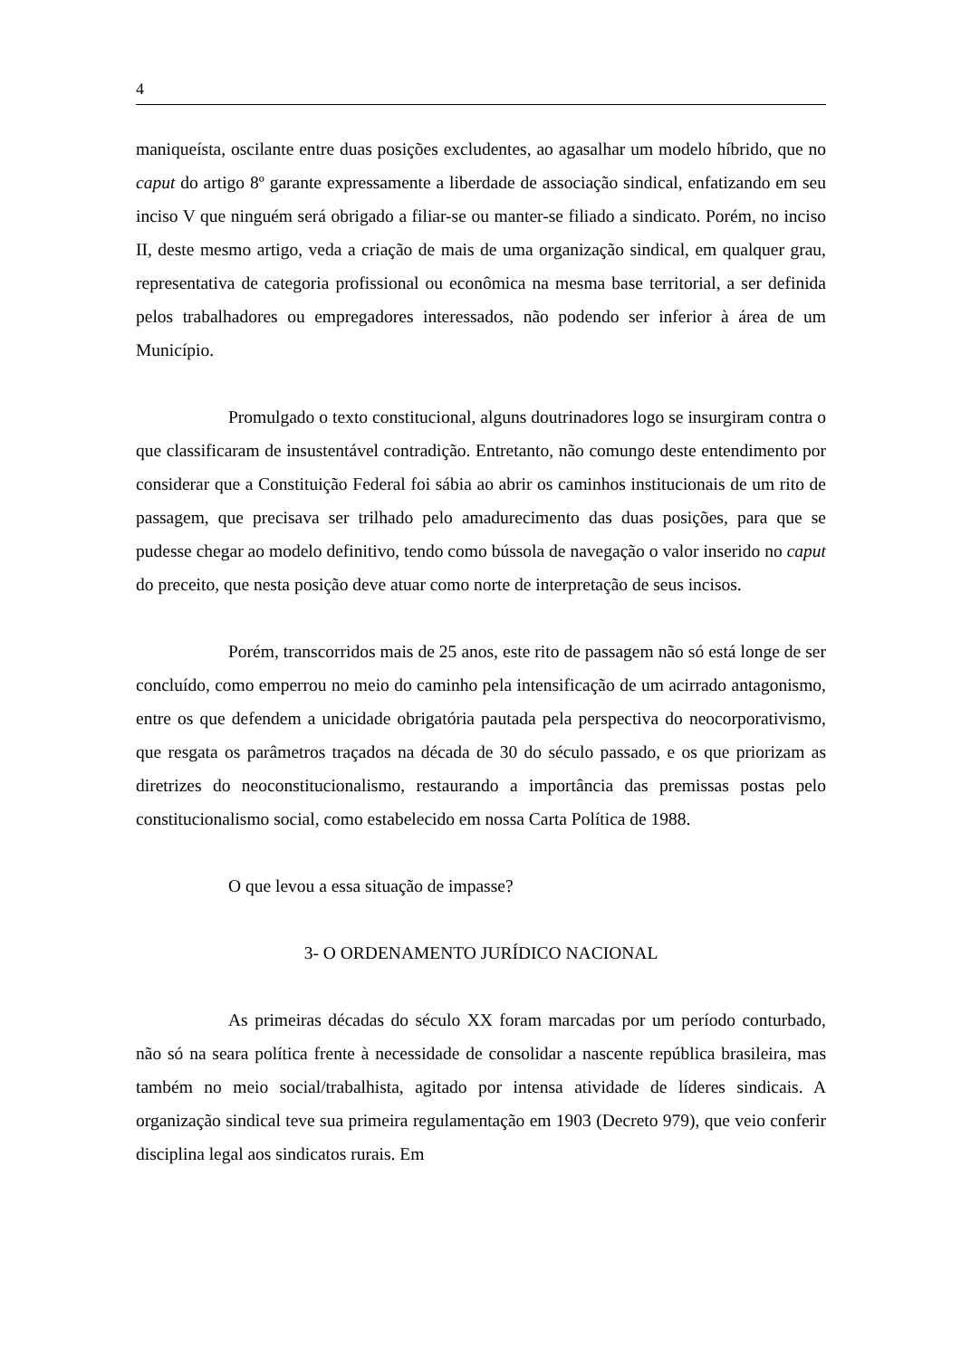4
maniqueísta, oscilante entre duas posições excludentes, ao agasalhar um modelo híbrido, que no caput do artigo 8º garante expressamente a liberdade de associação sindical, enfatizando em seu inciso V que ninguém será obrigado a filiar-se ou manter-se filiado a sindicato. Porém, no inciso II, deste mesmo artigo, veda a criação de mais de uma organização sindical, em qualquer grau, representativa de categoria profissional ou econômica na mesma base territorial, a ser definida pelos trabalhadores ou empregadores interessados, não podendo ser inferior à área de um Município.
Promulgado o texto constitucional, alguns doutrinadores logo se insurgiram contra o que classificaram de insustentável contradição. Entretanto, não comungo deste entendimento por considerar que a Constituição Federal foi sábia ao abrir os caminhos institucionais de um rito de passagem, que precisava ser trilhado pelo amadurecimento das duas posições, para que se pudesse chegar ao modelo definitivo, tendo como bússola de navegação o valor inserido no caput do preceito, que nesta posição deve atuar como norte de interpretação de seus incisos.
Porém, transcorridos mais de 25 anos, este rito de passagem não só está longe de ser concluído, como emperrou no meio do caminho pela intensificação de um acirrado antagonismo, entre os que defendem a unicidade obrigatória pautada pela perspectiva do neocorporativismo, que resgata os parâmetros traçados na década de 30 do século passado, e os que priorizam as diretrizes do neoconstitucionalismo, restaurando a importância das premissas postas pelo constitucionalismo social, como estabelecido em nossa Carta Política de 1988.
O que levou a essa situação de impasse?
3- O ORDENAMENTO JURÍDICO NACIONAL
As primeiras décadas do século XX foram marcadas por um período conturbado, não só na seara política frente à necessidade de consolidar a nascente república brasileira, mas também no meio social/trabalhista, agitado por intensa atividade de líderes sindicais. A organização sindical teve sua primeira regulamentação em 1903 (Decreto 979), que veio conferir disciplina legal aos sindicatos rurais. Em